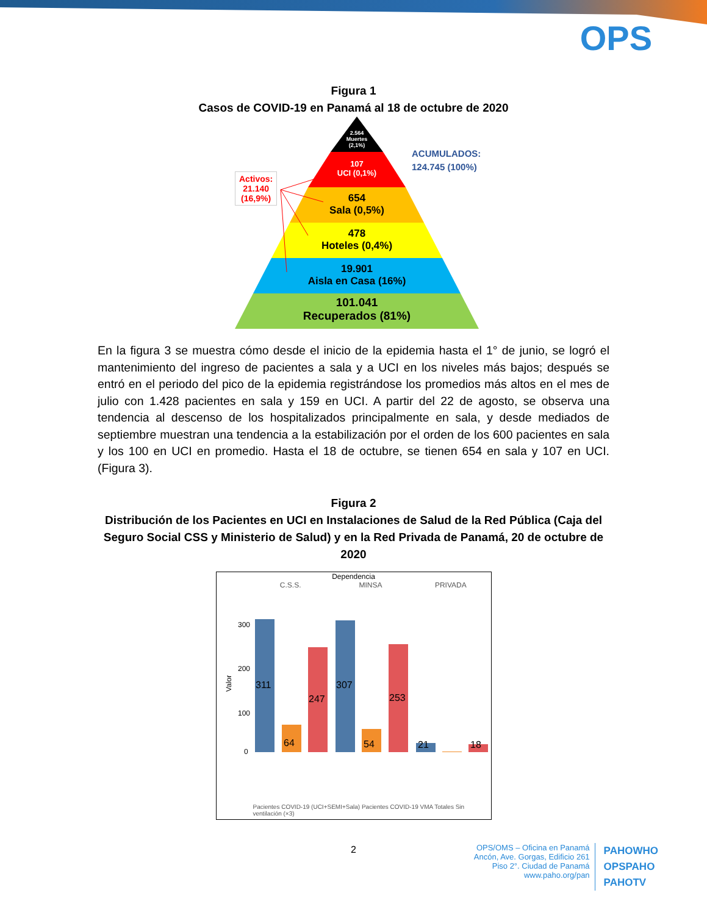OPS
Figura 1
Casos de COVID-19 en Panamá al 18 de octubre de 2020
Activos:
21.140
(16,9%)
ACUMULADOS:
124.745 (100%)
2.564
Muertes
(2,1%)
107
UCI (0,1%)
654
Sala (0,5%)
478
Hoteles (0,4%)
19.901
Aisla en Casa (16%)
101.041
Recuperados (81%)
En la figura 3 se muestra cómo desde el inicio de la epidemia hasta el 1° de junio, se logró el mantenimiento del ingreso de pacientes a sala y a UCI en los niveles más bajos; después se entró en el periodo del pico de la epidemia registrándose los promedios más altos en el mes de julio con 1.428 pacientes en sala y 159 en UCI. A partir del 22 de agosto, se observa una tendencia al descenso de los hospitalizados principalmente en sala, y desde mediados de septiembre muestran una tendencia a la estabilización por el orden de los 600 pacientes en sala y los 100 en UCI en promedio. Hasta el 18 de octubre, se tienen 654 en sala y 107 en UCI. (Figura 3).
Figura 2
Distribución de los Pacientes en UCI en Instalaciones de Salud de la Red Pública (Caja del Seguro Social CSS y Ministerio de Salud) y en la Red Privada de Panamá, 20 de octubre de 2020
Dependencia
C.S.S. MINSA PRIVADA
Valor
300
200
100
0
311
64
247
307
54
253
21
18
Pacientes COVID-19 (UCI+SEMI+Sala) Pacientes COVID-19 VMA Totales Sin ventilación (×3)
2
OPS/OMS – Oficina en Panamá
Ancón, Ave. Gorgas, Edificio 261
Piso 2°. Ciudad de Panamá
www.paho.org/pan
PAHOWHO
OPSPAHO
PAHOTV